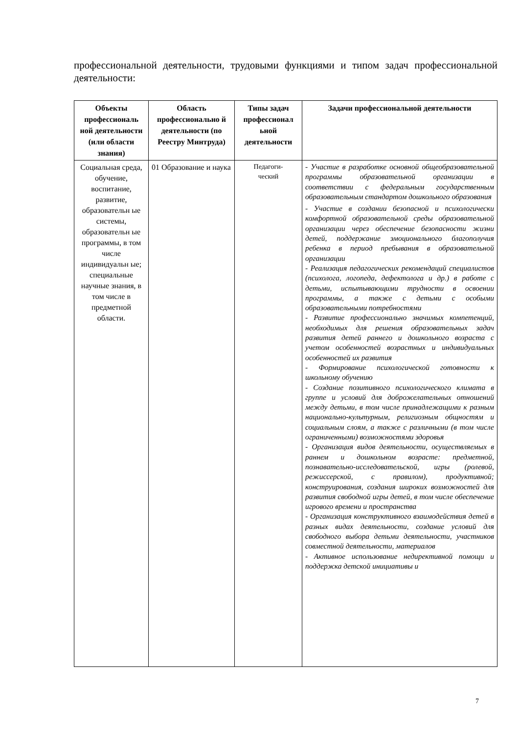профессиональной деятельности, трудовыми функциями и типом задач профессиональной деятельности:
| Объекты профессиональ ной деятельности (или области знания) | Область профессионально й деятельности (по Реестру Минтруда) | Типы задач профессионал ьной деятельности | Задачи профессиональной деятельности |
| --- | --- | --- | --- |
| Социальная среда, обучение, воспитание, развитие, образовательн ые системы, образовательн ые программы, в том числе индивидуальн ые; специальные научные знания, в том числе в предметной области. | 01 Образование и наука | Педагоги- ческий | - Участие в разработке основной общеобразовательной программы образовательной организации в соответствии с федеральным государственным образовательным стандартом дошкольного образования - Участие в создании безопасной и психологически комфортной образовательной среды образовательной организации через обеспечение безопасности жизни детей, поддержание эмоционального благополучия ребенка в период пребывания в образовательной организации - Реализация педагогических рекомендаций специалистов (психолога, логопеда, дефектолога и др.) в работе с детьми, испытывающими трудности в освоении программы, а также с детьми с особыми образовательными потребностями - Развитие профессионально значимых компетенций, необходимых для решения образовательных задач развития детей раннего и дошкольного возраста с учетом особенностей возрастных и индивидуальных особенностей их развития - Формирование психологической готовности к школьному обучению - Создание позитивного психологического климата в группе и условий для доброжелательных отношений между детьми, в том числе принадлежащими к разным национально-культурным, религиозным общностям и социальным слоям, а также с различными (в том числе ограниченными) возможностями здоровья - Организация видов деятельности, осуществляемых в раннем и дошкольном возрасте: предметной, познавательно-исследовательской, игры (ролевой, режиссерской, с правилом), продуктивной; конструирования, создания широких возможностей для развития свободной игры детей, в том числе обеспечение игрового времени и пространства - Организация конструктивного взаимодействия детей в разных видах деятельности, создание условий для свободного выбора детьми деятельности, участников совместной деятельности, материалов - Активное использование недирективной помощи и поддержка детской инициативы и |
7